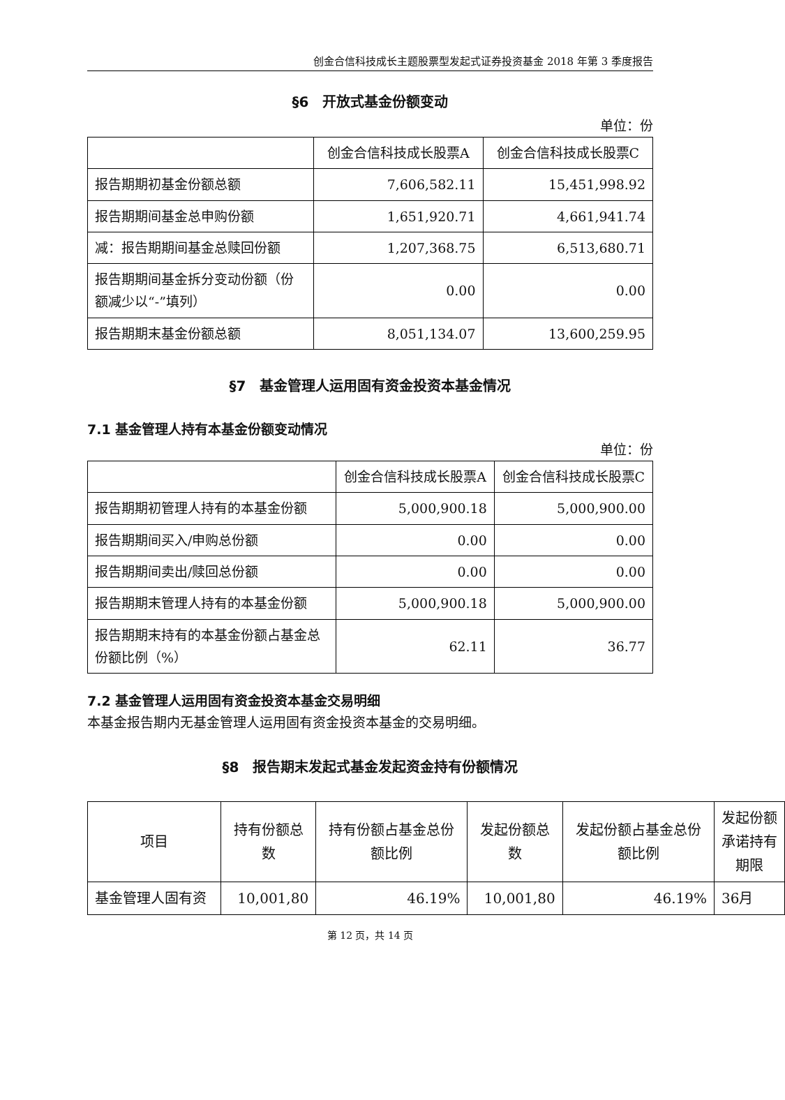创金合信科技成长主题股票型发起式证券投资基金 2018 年第 3 季度报告
§6　开放式基金份额变动
单位：份
| | 创金合信科技成长股票A | 创金合信科技成长股票C |
| --- | --- | --- |
| 报告期期初基金份额总额 | 7,606,582.11 | 15,451,998.92 |
| 报告期期间基金总申购份额 | 1,651,920.71 | 4,661,941.74 |
| 减：报告期期间基金总赎回份额 | 1,207,368.75 | 6,513,680.71 |
| 报告期期间基金拆分变动份额（份额减少以“-”填列） | 0.00 | 0.00 |
| 报告期期末基金份额总额 | 8,051,134.07 | 13,600,259.95 |
§7　基金管理人运用固有资金投资本基金情况
7.1 基金管理人持有本基金份额变动情况
单位：份
| | 创金合信科技成长股票A | 创金合信科技成长股票C |
| --- | --- | --- |
| 报告期期初管理人持有的本基金份额 | 5,000,900.18 | 5,000,900.00 |
| 报告期期间买入/申购总份额 | 0.00 | 0.00 |
| 报告期期间卖出/赎回总份额 | 0.00 | 0.00 |
| 报告期期末管理人持有的本基金份额 | 5,000,900.18 | 5,000,900.00 |
| 报告期期末持有的本基金份额占基金总份额比例（%） | 62.11 | 36.77 |
7.2 基金管理人运用固有资金投资本基金交易明细
本基金报告期内无基金管理人运用固有资金投资本基金的交易明细。
§8　报告期末发起式基金发起资金持有份额情况
| 项目 | 持有份额总数 | 持有份额占基金总份额比例 | 发起份额总数 | 发起份额占基金总份额比例 | 发起份额承诺持有期限 |
| --- | --- | --- | --- | --- | --- |
| 基金管理人固有资 | 10,001,80 | 46.19% | 10,001,80 | 46.19% | 36月 |
第 12 页，共 14 页